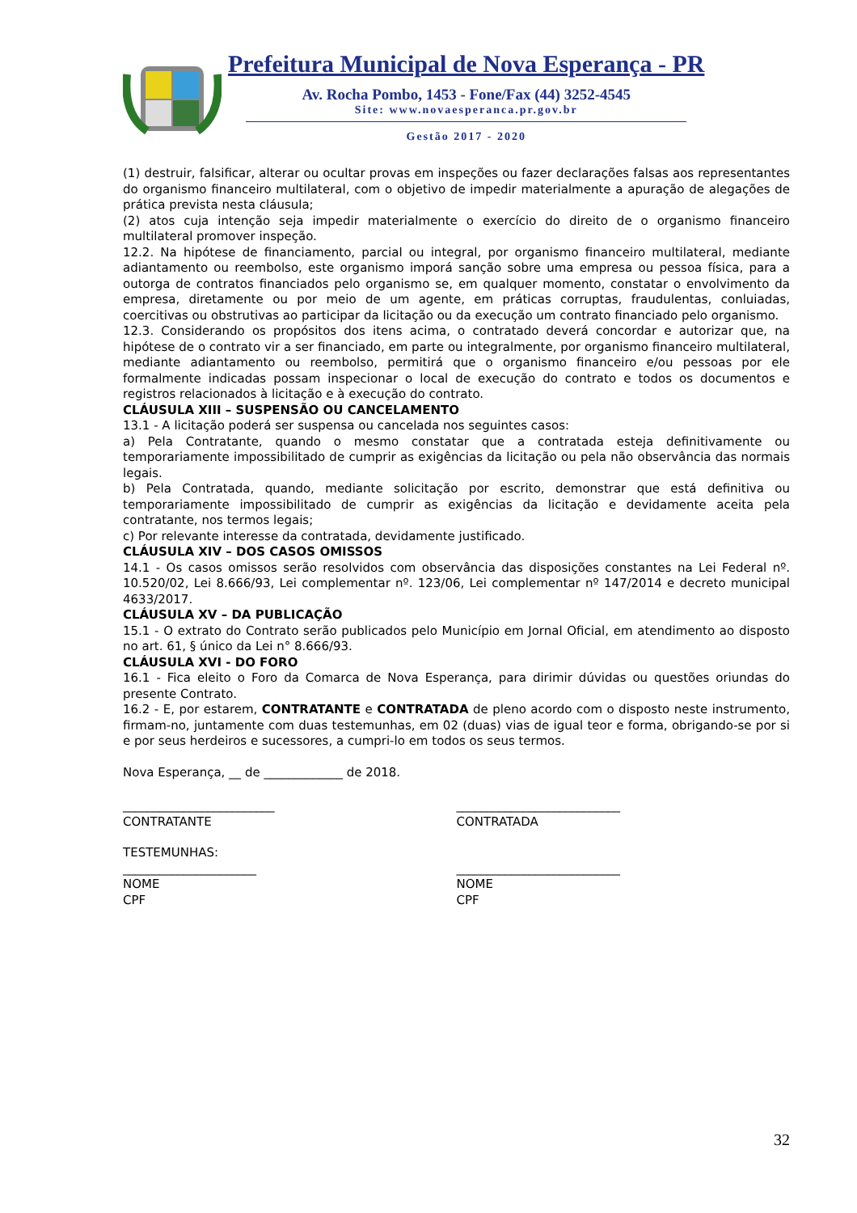Prefeitura Municipal de Nova Esperança - PR
Av. Rocha Pombo, 1453 - Fone/Fax (44) 3252-4545
Site: www.novaesperanca.pr.gov.br
Gestão 2017 - 2020
(1) destruir, falsificar, alterar ou ocultar provas em inspeções ou fazer declarações falsas aos representantes do organismo financeiro multilateral, com o objetivo de impedir materialmente a apuração de alegações de prática prevista nesta cláusula;
(2) atos cuja intenção seja impedir materialmente o exercício do direito de o organismo financeiro multilateral promover inspeção.
12.2. Na hipótese de financiamento, parcial ou integral, por organismo financeiro multilateral, mediante adiantamento ou reembolso, este organismo imporá sanção sobre uma empresa ou pessoa física, para a outorga de contratos financiados pelo organismo se, em qualquer momento, constatar o envolvimento da empresa, diretamente ou por meio de um agente, em práticas corruptas, fraudulentas, conluiadas, coercitivas ou obstrutivas ao participar da licitação ou da execução um contrato financiado pelo organismo.
12.3. Considerando os propósitos dos itens acima, o contratado deverá concordar e autorizar que, na hipótese de o contrato vir a ser financiado, em parte ou integralmente, por organismo financeiro multilateral, mediante adiantamento ou reembolso, permitirá que o organismo financeiro e/ou pessoas por ele formalmente indicadas possam inspecionar o local de execução do contrato e todos os documentos e registros relacionados à licitação e à execução do contrato.
CLÁUSULA XIII – SUSPENSÃO OU CANCELAMENTO
13.1 - A licitação poderá ser suspensa ou cancelada nos seguintes casos:
a) Pela Contratante, quando o mesmo constatar que a contratada esteja definitivamente ou temporariamente impossibilitado de cumprir as exigências da licitação ou pela não observância das normais legais.
b) Pela Contratada, quando, mediante solicitação por escrito, demonstrar que está definitiva ou temporariamente impossibilitado de cumprir as exigências da licitação e devidamente aceita pela contratante, nos termos legais;
c) Por relevante interesse da contratada, devidamente justificado.
CLÁUSULA XIV – DOS CASOS OMISSOS
14.1 - Os casos omissos serão resolvidos com observância das disposições constantes na Lei Federal nº. 10.520/02, Lei 8.666/93, Lei complementar nº. 123/06, Lei complementar nº 147/2014 e decreto municipal 4633/2017.
CLÁUSULA XV – DA PUBLICAÇÃO
15.1 - O extrato do Contrato serão publicados pelo Município em Jornal Oficial, em atendimento ao disposto no art. 61, § único da Lei n° 8.666/93.
CLÁUSULA XVI - DO FORO
16.1 - Fica eleito o Foro da Comarca de Nova Esperança, para dirimir dúvidas ou questões oriundas do presente Contrato.
16.2 - E, por estarem, CONTRATANTE e CONTRATADA de pleno acordo com o disposto neste instrumento, firmam-no, juntamente com duas testemunhas, em 02 (duas) vias de igual teor e forma, obrigando-se por si e por seus herdeiros e sucessores, a cumpri-lo em todos os seus termos.
Nova Esperança, __ de _____________ de 2018.
_________________________
CONTRATANTE
___________________________
CONTRATADA
TESTEMUNHAS:
______________________
NOME
CPF
___________________________
NOME
CPF
32